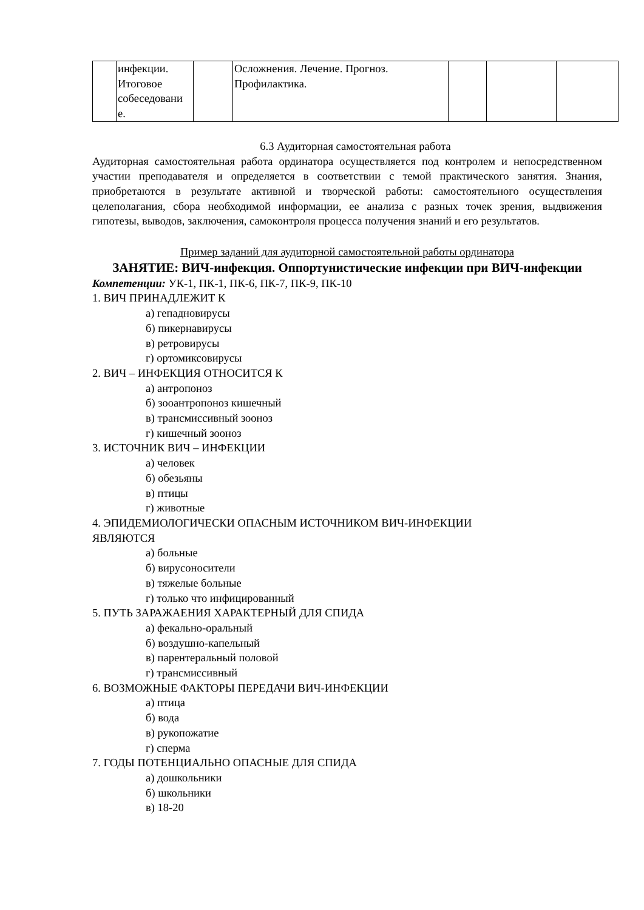| | инфекции. Итоговое собеседовани е. | | Осложнения. Лечение. Прогноз. Профилактика. | | | |
6.3 Аудиторная самостоятельная работа
Аудиторная самостоятельная работа ординатора осуществляется под контролем и непосредственном участии преподавателя и определяется в соответствии с темой практического занятия. Знания, приобретаются в результате активной и творческой работы: самостоятельного осуществления целеполагания, сбора необходимой информации, ее анализа с разных точек зрения, выдвижения гипотезы, выводов, заключения, самоконтроля процесса получения знаний и его результатов.
Пример заданий для аудиторной самостоятельной работы ординатора
ЗАНЯТИЕ: ВИЧ-инфекция. Оппортунистические инфекции при ВИЧ-инфекции
Компетенции: УК-1, ПК-1, ПК-6, ПК-7, ПК-9, ПК-10
1. ВИЧ ПРИНАДЛЕЖИТ К
а) гепадновирусы
б) пикернавирусы
в) ретровирусы
г) ортомиксовирусы
2. ВИЧ – ИНФЕКЦИЯ ОТНОСИТСЯ К
а) антропоноз
б) зооантропоноз кишечный
в) трансмиссивный зооноз
г) кишечный зооноз
3. ИСТОЧНИК ВИЧ – ИНФЕКЦИИ
а) человек
б) обезьяны
в) птицы
г) животные
4. ЭПИДЕМИОЛОГИЧЕСКИ ОПАСНЫМ ИСТОЧНИКОМ ВИЧ-ИНФЕКЦИИ
ЯВЛЯЮТСЯ
а) больные
б) вирусоносители
в) тяжелые больные
г) только что инфицированный
5. ПУТЬ ЗАРАЖАЕНИЯ ХАРАКТЕРНЫЙ ДЛЯ СПИДА
а) фекально-оральный
б) воздушно-капельный
в) парентеральный половой
г) трансмиссивный
6. ВОЗМОЖНЫЕ ФАКТОРЫ ПЕРЕДАЧИ ВИЧ-ИНФЕКЦИИ
а) птица
б) вода
в) рукопожатие
г) сперма
7. ГОДЫ ПОТЕНЦИАЛЬНО ОПАСНЫЕ ДЛЯ СПИДА
а) дошкольники
б) школьники
в) 18-20